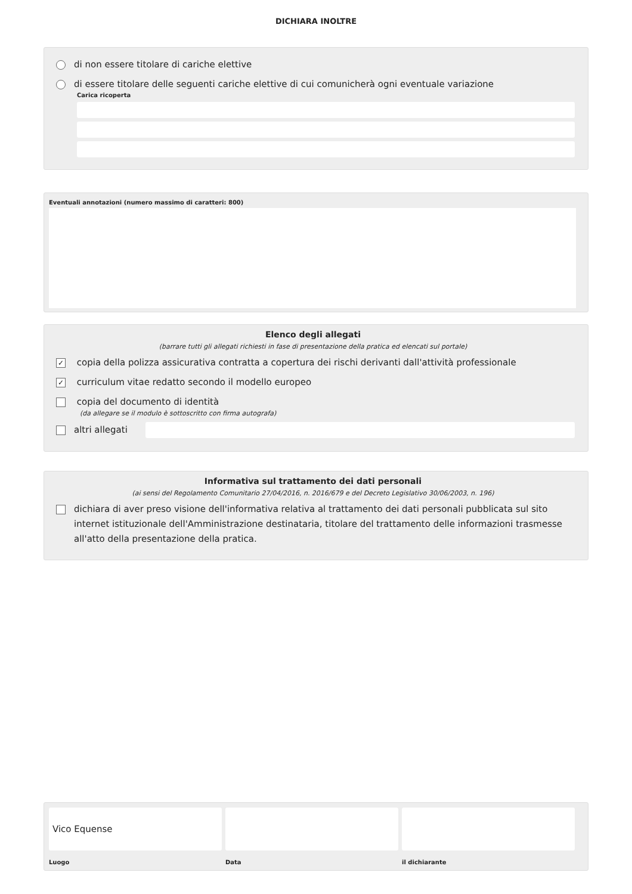DICHIARA INOLTRE
di non essere titolare di cariche elettive
di essere titolare delle seguenti cariche elettive di cui comunicherà ogni eventuale variazione
Carica ricoperta
Eventuali annotazioni (numero massimo di caratteri: 800)
Elenco degli allegati
(barrare tutti gli allegati richiesti in fase di presentazione della pratica ed elencati sul portale)
✓ copia della polizza assicurativa contratta a copertura dei rischi derivanti dall'attività professionale
✓ curriculum vitae redatto secondo il modello europeo
copia del documento di identità
(da allegare se il modulo è sottoscritto con firma autografa)
altri allegati
Informativa sul trattamento dei dati personali
(ai sensi del Regolamento Comunitario 27/04/2016, n. 2016/679 e del Decreto Legislativo 30/06/2003, n. 196)
dichiara di aver preso visione dell'informativa relativa al trattamento dei dati personali pubblicata sul sito internet istituzionale dell'Amministrazione destinataria, titolare del trattamento delle informazioni trasmesse all'atto della presentazione della pratica.
Vico Equense
Luogo
Data il dichiarante